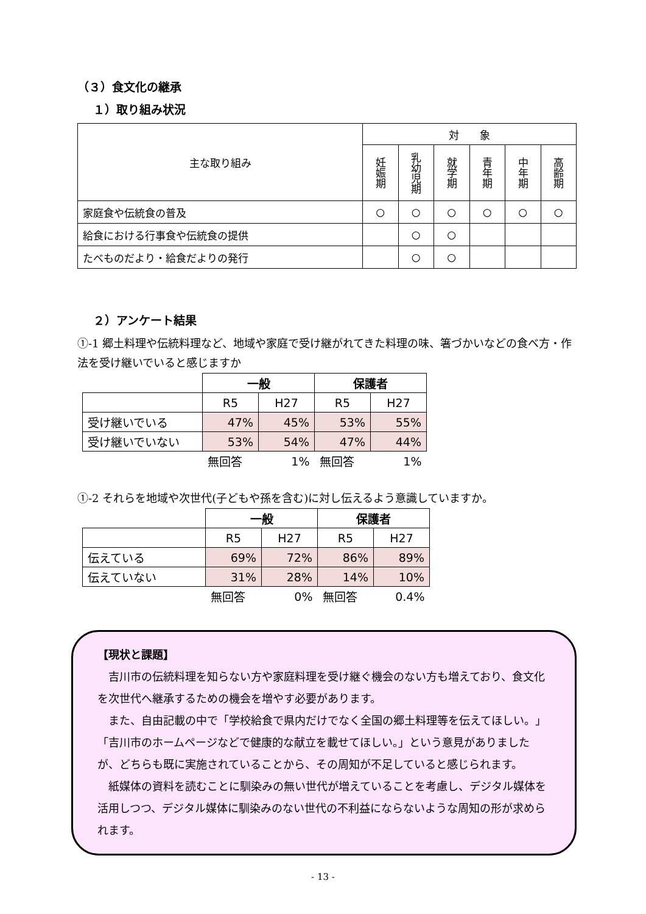（３）食文化の継承
１）取り組み状況
| 主な取り組み | 対 象 | | | | | |
| --- | --- | --- | --- | --- | --- | --- |
| | 妊娠期 | 乳幼児期 | 就学期 | 青年期 | 中年期 | 高齢期 |
| 家庭食や伝統食の普及 | ○ | ○ | ○ | ○ | ○ | ○ |
| 給食における行事食や伝統食の提供 | | ○ | ○ | | | |
| たべものだより・給食だよりの発行 | | ○ | ○ | | | |
２）アンケート結果
①-1 郷土料理や伝統料理など、地域や家庭で受け継がれてきた料理の味、箸づかいなどの食べ方・作法を受け継いでいると感じますか
| | 一般 | | 保護者 | |
| | R5 | H27 | R5 | H27 |
| 受け継いでいる | 47% | 45% | 53% | 55% |
| 受け継いでいない | 53% | 54% | 47% | 44% |
| | 無回答 | 1% | 無回答 | 1% |
①-2 それらを地域や次世代(子どもや孫を含む)に対し伝えるよう意識していますか。
| | 一般 | | 保護者 | |
| | R5 | H27 | R5 | H27 |
| 伝えている | 69% | 72% | 86% | 89% |
| 伝えていない | 31% | 28% | 14% | 10% |
| | 無回答 | 0% | 無回答 | 0.4% |
【現状と課題】
　吉川市の伝統料理を知らない方や家庭料理を受け継ぐ機会のない方も増えており、食文化を次世代へ継承するための機会を増やす必要があります。
　また、自由記載の中で「学校給食で県内だけでなく全国の郷土料理等を伝えてほしい。」「吉川市のホームページなどで健康的な献立を載せてほしい。」という意見がありましたが、どちらも既に実施されていることから、その周知が不足していると感じられます。
　紙媒体の資料を読むことに馴染みの無い世代が増えていることを考慮し、デジタル媒体を活用しつつ、デジタル媒体に馴染みのない世代の不利益にならないような周知の形が求められます。
- 13 -